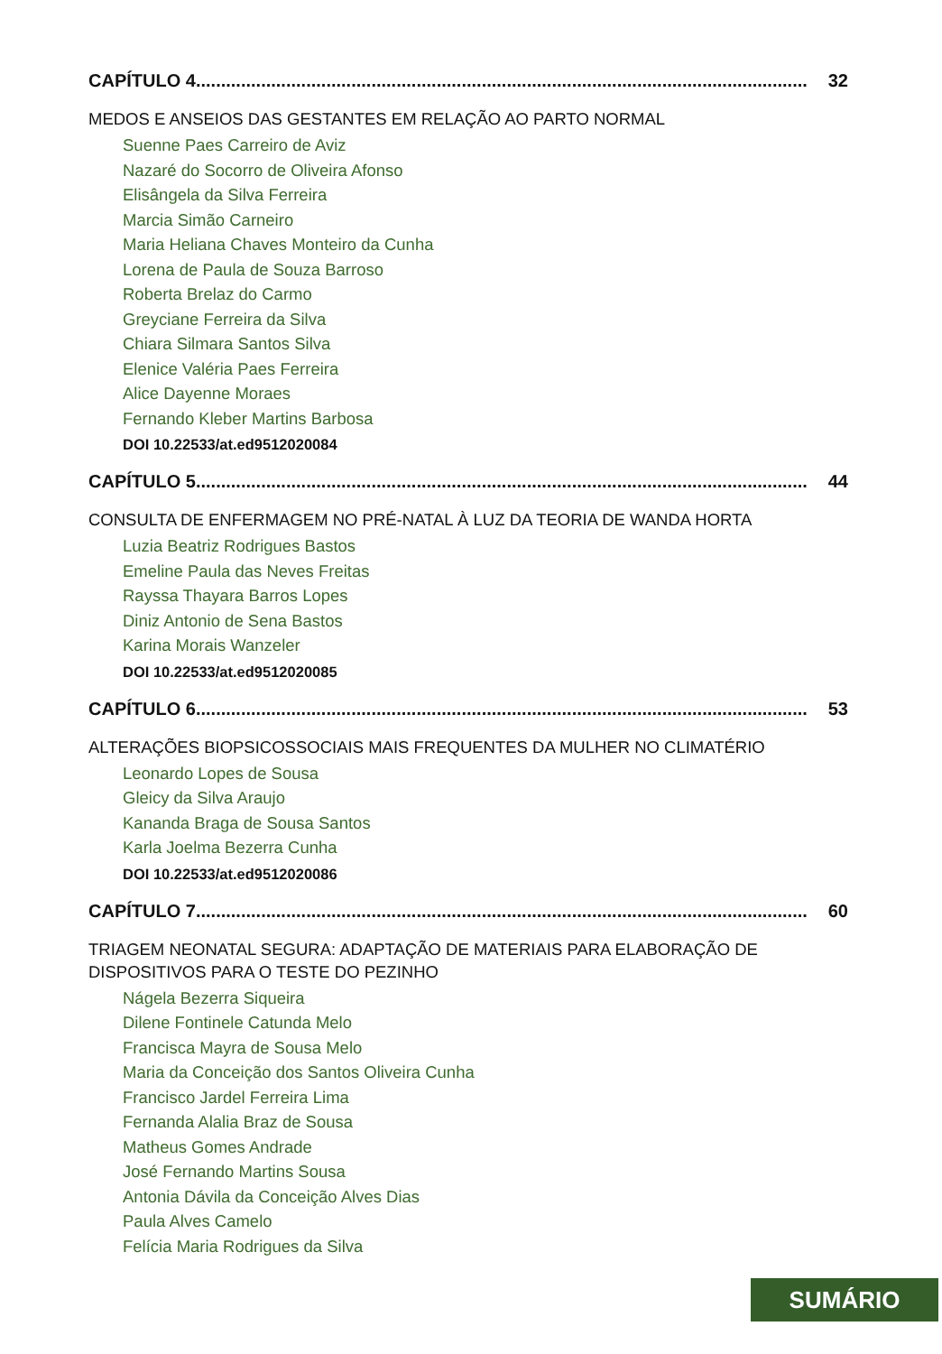CAPÍTULO 4.......................................................................................................................... 32
MEDOS E ANSEIOS DAS GESTANTES EM RELAÇÃO AO PARTO NORMAL
Suenne Paes Carreiro de Aviz
Nazaré do Socorro de Oliveira Afonso
Elisângela da Silva Ferreira
Marcia Simão Carneiro
Maria Heliana Chaves Monteiro da Cunha
Lorena de Paula de Souza Barroso
Roberta Brelaz do Carmo
Greyciane Ferreira da Silva
Chiara Silmara Santos Silva
Elenice Valéria Paes Ferreira
Alice Dayenne Moraes
Fernando Kleber Martins Barbosa
DOI 10.22533/at.ed9512020084
CAPÍTULO 5.......................................................................................................................... 44
CONSULTA DE ENFERMAGEM NO PRÉ-NATAL À LUZ DA TEORIA DE WANDA HORTA
Luzia Beatriz Rodrigues Bastos
Emeline Paula das Neves Freitas
Rayssa Thayara Barros Lopes
Diniz Antonio de Sena Bastos
Karina Morais Wanzeler
DOI 10.22533/at.ed9512020085
CAPÍTULO 6.......................................................................................................................... 53
ALTERAÇÕES BIOPSICOSSOCIAIS MAIS FREQUENTES DA MULHER NO CLIMATÉRIO
Leonardo Lopes de Sousa
Gleicy da Silva Araujo
Kananda Braga de Sousa Santos
Karla Joelma Bezerra Cunha
DOI 10.22533/at.ed9512020086
CAPÍTULO 7.......................................................................................................................... 60
TRIAGEM NEONATAL SEGURA: ADAPTAÇÃO DE MATERIAIS PARA ELABORAÇÃO DE DISPOSITIVOS PARA O TESTE DO PEZINHO
Nágela Bezerra Siqueira
Dilene Fontinele Catunda Melo
Francisca Mayra de Sousa Melo
Maria da Conceição dos Santos Oliveira Cunha
Francisco Jardel Ferreira Lima
Fernanda Alalia Braz de Sousa
Matheus Gomes Andrade
José Fernando Martins Sousa
Antonia Dávila da Conceição Alves Dias
Paula Alves Camelo
Felícia Maria Rodrigues da Silva
SUMÁRIO